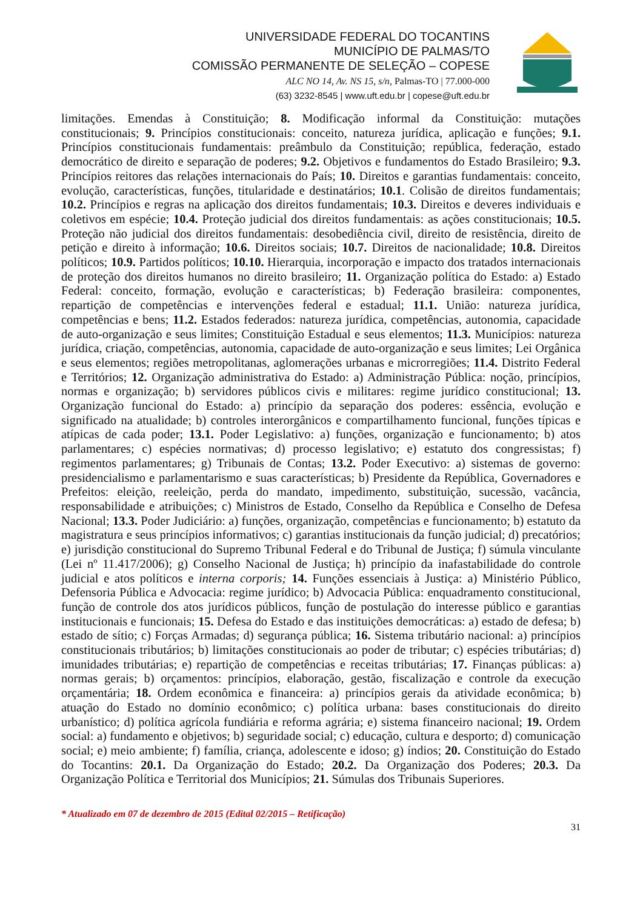UNIVERSIDADE FEDERAL DO TOCANTINS
MUNICÍPIO DE PALMAS/TO
COMISSÃO PERMANENTE DE SELEÇÃO – COPESE
ALC NO 14, Av. NS 15, s/n, Palmas-TO | 77.000-000
(63) 3232-8545 | www.uft.edu.br | copese@uft.edu.br
limitações. Emendas à Constituição; 8. Modificação informal da Constituição: mutações constitucionais; 9. Princípios constitucionais: conceito, natureza jurídica, aplicação e funções; 9.1. Princípios constitucionais fundamentais: preâmbulo da Constituição; república, federação, estado democrático de direito e separação de poderes; 9.2. Objetivos e fundamentos do Estado Brasileiro; 9.3. Princípios reitores das relações internacionais do País; 10. Direitos e garantias fundamentais: conceito, evolução, características, funções, titularidade e destinatários; 10.1. Colisão de direitos fundamentais; 10.2. Princípios e regras na aplicação dos direitos fundamentais; 10.3. Direitos e deveres individuais e coletivos em espécie; 10.4. Proteção judicial dos direitos fundamentais: as ações constitucionais; 10.5. Proteção não judicial dos direitos fundamentais: desobediência civil, direito de resistência, direito de petição e direito à informação; 10.6. Direitos sociais; 10.7. Direitos de nacionalidade; 10.8. Direitos políticos; 10.9. Partidos políticos; 10.10. Hierarquia, incorporação e impacto dos tratados internacionais de proteção dos direitos humanos no direito brasileiro; 11. Organização política do Estado: a) Estado Federal: conceito, formação, evolução e características; b) Federação brasileira: componentes, repartição de competências e intervenções federal e estadual; 11.1. União: natureza jurídica, competências e bens; 11.2. Estados federados: natureza jurídica, competências, autonomia, capacidade de auto-organização e seus limites; Constituição Estadual e seus elementos; 11.3. Municípios: natureza jurídica, criação, competências, autonomia, capacidade de auto-organização e seus limites; Lei Orgânica e seus elementos; regiões metropolitanas, aglomerações urbanas e microrregiões; 11.4. Distrito Federal e Territórios; 12. Organização administrativa do Estado: a) Administração Pública: noção, princípios, normas e organização; b) servidores públicos civis e militares: regime jurídico constitucional; 13. Organização funcional do Estado: a) princípio da separação dos poderes: essência, evolução e significado na atualidade; b) controles interorgânicos e compartilhamento funcional, funções típicas e atípicas de cada poder; 13.1. Poder Legislativo: a) funções, organização e funcionamento; b) atos parlamentares; c) espécies normativas; d) processo legislativo; e) estatuto dos congressistas; f) regimentos parlamentares; g) Tribunais de Contas; 13.2. Poder Executivo: a) sistemas de governo: presidencialismo e parlamentarismo e suas características; b) Presidente da República, Governadores e Prefeitos: eleição, reeleição, perda do mandato, impedimento, substituição, sucessão, vacância, responsabilidade e atribuições; c) Ministros de Estado, Conselho da República e Conselho de Defesa Nacional; 13.3. Poder Judiciário: a) funções, organização, competências e funcionamento; b) estatuto da magistratura e seus princípios informativos; c) garantias institucionais da função judicial; d) precatórios; e) jurisdição constitucional do Supremo Tribunal Federal e do Tribunal de Justiça; f) súmula vinculante (Lei nº 11.417/2006); g) Conselho Nacional de Justiça; h) princípio da inafastabilidade do controle judicial e atos políticos e interna corporis; 14. Funções essenciais à Justiça: a) Ministério Público, Defensoria Pública e Advocacia: regime jurídico; b) Advocacia Pública: enquadramento constitucional, função de controle dos atos jurídicos públicos, função de postulação do interesse público e garantias institucionais e funcionais; 15. Defesa do Estado e das instituições democráticas: a) estado de defesa; b) estado de sítio; c) Forças Armadas; d) segurança pública; 16. Sistema tributário nacional: a) princípios constitucionais tributários; b) limitações constitucionais ao poder de tributar; c) espécies tributárias; d) imunidades tributárias; e) repartição de competências e receitas tributárias; 17. Finanças públicas: a) normas gerais; b) orçamentos: princípios, elaboração, gestão, fiscalização e controle da execução orçamentária; 18. Ordem econômica e financeira: a) princípios gerais da atividade econômica; b) atuação do Estado no domínio econômico; c) política urbana: bases constitucionais do direito urbanístico; d) política agrícola fundiária e reforma agrária; e) sistema financeiro nacional; 19. Ordem social: a) fundamento e objetivos; b) seguridade social; c) educação, cultura e desporto; d) comunicação social; e) meio ambiente; f) família, criança, adolescente e idoso; g) índios; 20. Constituição do Estado do Tocantins: 20.1. Da Organização do Estado; 20.2. Da Organização dos Poderes; 20.3. Da Organização Política e Territorial dos Municípios; 21. Súmulas dos Tribunais Superiores.
* Atualizado em 07 de dezembro de 2015 (Edital 02/2015 – Retificação)
31